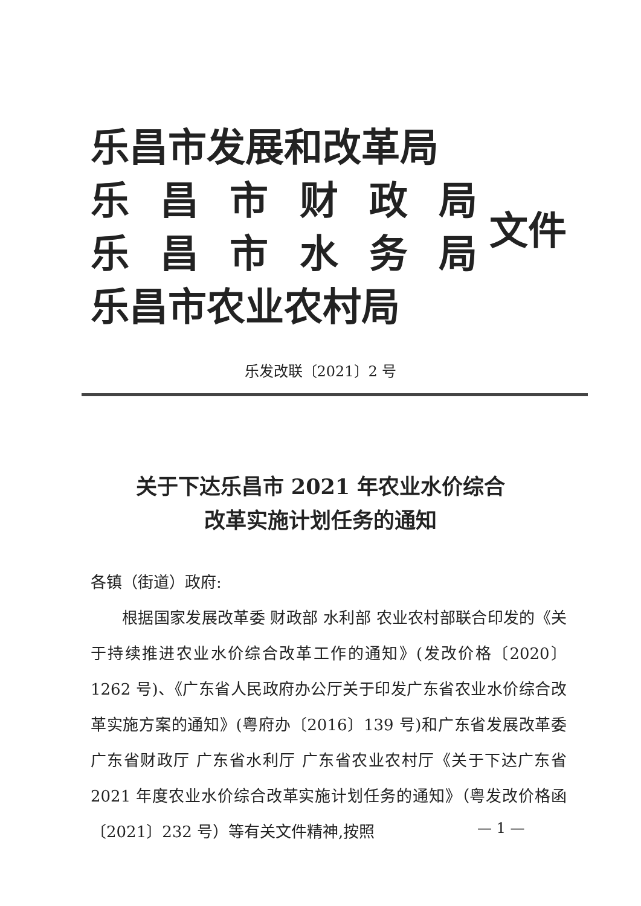乐昌市发展和改革局
乐昌市财政局
乐昌市水务局
乐昌市农业农村局
文件
乐发改联〔2021〕2 号
关于下达乐昌市 2021 年农业水价综合
改革实施计划任务的通知
各镇（街道）政府:
根据国家发展改革委 财政部 水利部 农业农村部联合印发的《关于持续推进农业水价综合改革工作的通知》(发改价格〔2020〕1262 号)、《广东省人民政府办公厅关于印发广东省农业水价综合改革实施方案的通知》(粤府办〔2016〕139 号)和广东省发展改革委 广东省财政厅 广东省水利厅 广东省农业农村厅《关于下达广东省 2021 年度农业水价综合改革实施计划任务的通知》（粤发改价格函〔2021〕232 号）等有关文件精神,按照
— 1 —